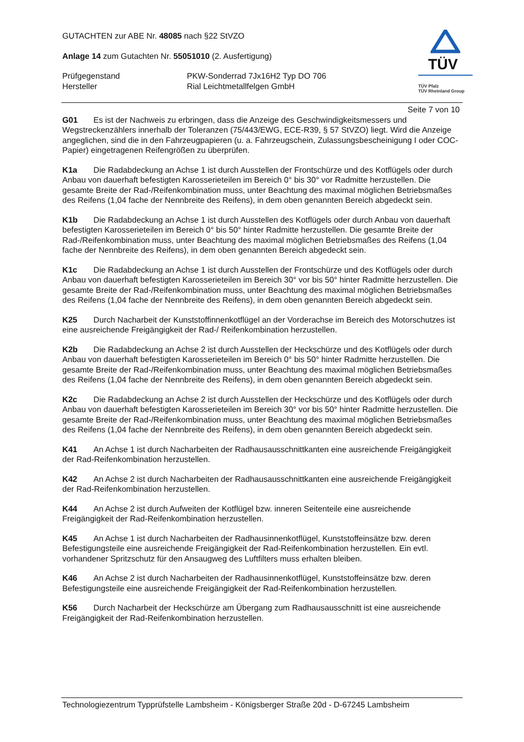GUTACHTEN zur ABE Nr. 48085 nach §22 StVZO
Anlage 14 zum Gutachten Nr. 55051010 (2. Ausfertigung)
Prüfgegenstand PKW-Sonderrad 7Jx16H2 Typ DO 706
Hersteller Rial Leichtmetallfelgen GmbH
TÜV
TÜV Pfalz
TÜV Rheinland Group
Seite 7 von 10
G01 Es ist der Nachweis zu erbringen, dass die Anzeige des Geschwindigkeitsmessers und Wegstreckenzählers innerhalb der Toleranzen (75/443/EWG, ECE-R39, § 57 StVZO) liegt. Wird die Anzeige angeglichen, sind die in den Fahrzeugpapieren (u. a. Fahrzeugschein, Zulassungsbescheinigung I oder COC-Papier) eingetragenen Reifengrößen zu überprüfen.
K1a Die Radabdeckung an Achse 1 ist durch Ausstellen der Frontschürze und des Kotflügels oder durch Anbau von dauerhaft befestigten Karosserieteilen im Bereich 0° bis 30° vor Radmitte herzustellen. Die gesamte Breite der Rad-/Reifenkombination muss, unter Beachtung des maximal möglichen Betriebsmaßes des Reifens (1,04 fache der Nennbreite des Reifens), in dem oben genannten Bereich abgedeckt sein.
K1b Die Radabdeckung an Achse 1 ist durch Ausstellen des Kotflügels oder durch Anbau von dauerhaft befestigten Karosserieteilen im Bereich 0° bis 50° hinter Radmitte herzustellen. Die gesamte Breite der Rad-/Reifenkombination muss, unter Beachtung des maximal möglichen Betriebsmaßes des Reifens (1,04 fache der Nennbreite des Reifens), in dem oben genannten Bereich abgedeckt sein.
K1c Die Radabdeckung an Achse 1 ist durch Ausstellen der Frontschürze und des Kotflügels oder durch Anbau von dauerhaft befestigten Karosserieteilen im Bereich 30° vor bis 50° hinter Radmitte herzustellen. Die gesamte Breite der Rad-/Reifenkombination muss, unter Beachtung des maximal möglichen Betriebsmaßes des Reifens (1,04 fache der Nennbreite des Reifens), in dem oben genannten Bereich abgedeckt sein.
K25 Durch Nacharbeit der Kunststoffinnenkotflügel an der Vorderachse im Bereich des Motorschutzes ist eine ausreichende Freigängigkeit der Rad-/ Reifenkombination herzustellen.
K2b Die Radabdeckung an Achse 2 ist durch Ausstellen der Heckschürze und des Kotflügels oder durch Anbau von dauerhaft befestigten Karosserieteilen im Bereich 0° bis 50° hinter Radmitte herzustellen. Die gesamte Breite der Rad-/Reifenkombination muss, unter Beachtung des maximal möglichen Betriebsmaßes des Reifens (1,04 fache der Nennbreite des Reifens), in dem oben genannten Bereich abgedeckt sein.
K2c Die Radabdeckung an Achse 2 ist durch Ausstellen der Heckschürze und des Kotflügels oder durch Anbau von dauerhaft befestigten Karosserieteilen im Bereich 30° vor bis 50° hinter Radmitte herzustellen. Die gesamte Breite der Rad-/Reifenkombination muss, unter Beachtung des maximal möglichen Betriebsmaßes des Reifens (1,04 fache der Nennbreite des Reifens), in dem oben genannten Bereich abgedeckt sein.
K41 An Achse 1 ist durch Nacharbeiten der Radhausausschnittkanten eine ausreichende Freigängigkeit der Rad-Reifenkombination herzustellen.
K42 An Achse 2 ist durch Nacharbeiten der Radhausausschnittkanten eine ausreichende Freigängigkeit der Rad-Reifenkombination herzustellen.
K44 An Achse 2 ist durch Aufweiten der Kotflügel bzw. inneren Seitenteile eine ausreichende Freigängigkeit der Rad-Reifenkombination herzustellen.
K45 An Achse 1 ist durch Nacharbeiten der Radhausinnenkotflügel, Kunststoffeinsätze bzw. deren Befestigungsteile eine ausreichende Freigängigkeit der Rad-Reifenkombination herzustellen. Ein evtl. vorhandener Spritzschutz für den Ansaugweg des Luftfilters muss erhalten bleiben.
K46 An Achse 2 ist durch Nacharbeiten der Radhausinnenkotflügel, Kunststoffeinsätze bzw. deren Befestigungsteile eine ausreichende Freigängigkeit der Rad-Reifenkombination herzustellen.
K56 Durch Nacharbeit der Heckschürze am Übergang zum Radhausausschnitt ist eine ausreichende Freigängigkeit der Rad-Reifenkombination herzustellen.
Technologiezentrum Typprüfstelle Lambsheim - Königsberger Straße 20d - D-67245 Lambsheim